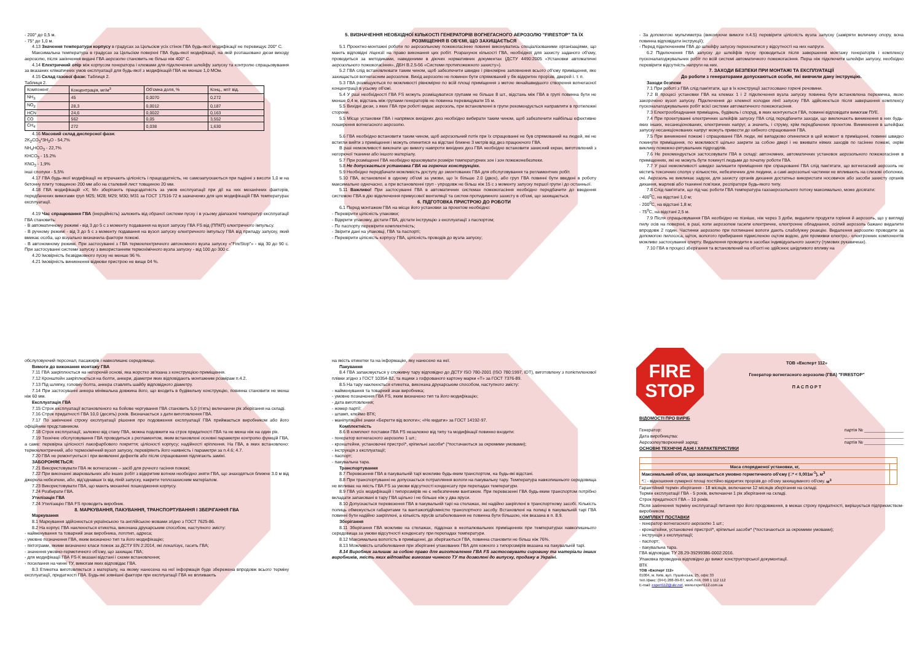- 200° до 0,5 м.
- 75° до 1,0 м.
4.13 Значення температури корпусу в градусах за Цельсієм усіх стінок ГВА будь-якої модифікації не перевищує 200° С.
Максимальна температура в градусах за Цельсієм поверхні ГВА будь-якої модифікації, на якій розташовано дюзи виходу аерозолю, після закінчення видачі ГВА аерозолю становить не більш ніж 400° С.
4.14 Електричний опір між корпусом генератора і клемами для підключення шлейфу запуску та контролю спрацьовування за вказаних кліматичних умов експлуатації для будь-якої з модифікацій ГВА не менше 1,0 МОм.
4.15 Склад газової фази: Таблиця 2.
Таблиця 2.
| Компонент | Концентрація, мг/м<sup>3</sup> | Об'ємна доля, % | Конц., мг/г від. |
| NH<sub>3</sub> | 45 | 0,0070 | 0,272 |
| NO<sub>2</sub> | 28,3 | 0,0012 | 0,187 |
| HCN | 24,6 | 0,0022 | 0,163 |
| CO | 562 | 0,05 | 3,552 |
| CH<sub>4</sub> | 272 | 0,038 | 1,630 |
4.16 Масовий склад дисперсної фази:
2K<sub>2</sub>CO<sub>3</sub>*3H<sub>2</sub>O - 54,7%
NH<sub>4</sub>HCO<sub>3</sub> - 22,7%
KHCO<sub>3</sub> - 15.2%
KNO<sub>3</sub> - 1,9%
інші сполуки - 5,5%
4.17 ГВА будь-якої модифікації не втрачають цілісність і працездатність, не самозапускаються при падінні з висоти 1,0 м на бетонну плиту товщиною 200 мм або на сталевий лист товщиною 20 мм.
4.18 ГВА модифікацій «Х; М» зберігають працездатність за умов експлуатації при дії на них механічних факторів, передбачених вимогами груп М25; М28; М29; М30; М31 за ГОСТ 17516-72 в зазначених для цих модифікацій ГВА температурах експлуатації.
4.19 Час спрацювання ГВА (інерційність) залежить від обраної системи пуску і в усьому діапазоні температур експлуатації ГВА становить:
- В автоматичному режимі - від 3 до 5 с з моменту подавання на вузол запуску ГВА FS від (ППКП) електричного імпульсу.
- В ручному режимі - від 3 до 5 с з моменту подавання на вузол запуску електричного імпульсу ГВА від приладу запуску, який вмикає особа, що візуально визначила фактори пожежі.
- В автономному режимі. При застосуванні з ГВА термоелектричного автономного вузла запуску «"FireStop"» - від 30 до 90 с. При застосуванні системи запуску з використанням термохімічного вузла запуску - від 100 до 300 с.
4.20 Імовірність безвідмовного пуску не менше 96 %.
4.21 Імовірність виникнення відмови пристрою не вище 04 %.
5. ВИЗНАЧЕННЯ НЕОБХІДНОЇ КІЛЬКОСТІ ГЕНЕРАТОРІВ ВОГНЕГАСНОГО АЕРОЗОЛЮ "FIRESTOP" ТА ЇХ РОЗМІЩЕННЯ В ОБ'ЄМІ, ЩО ЗАХИЩАЄТЬСЯ
5.1 Проектно-монтажні роботи по аерозольному пожежогасінню повинні виконуватись спеціалізованими організаціями, що мають відповідні ліцензії на право виконання цих робіт. Розрахунок кількості ГВА, необхідної для захисту заданого об'єму, проводиться за методиками, наведеними в діючих нормативних документах (ДСТУ 4490:2005 «Установки автоматичні аерозольного пожежогасіння», ДБН В.2.5-56 «Системи протипожежного захисту»).
5.2 ГВА слід встановлювати таким чином, щоб забезпечити швидке і рівномірне заповнення всього об'єму приміщення, яке захищається вогнегасним аерозолем. Вихід аерозолю не повинен бути спрямований у бік відкритих прорізів, дверей і. т. п.
5.3 ГВА розміщуються по можливості рівномірно по всій площі приміщення з метою якнайшвидшого створення вогнегасної концентрації в усьому об'ємі.
5.4 У разі необхідності ГВА FS можуть розміщуватися групами не більше 8 шт., відстань між ГВА в групі повинна бути не менше 0,4 м, відстань між групами генераторів не повинна перевищувати 15 м.
5.5 Вихідні дюзи, з яких ГВА при роботі видає аерозоль, при встановленні в групи рекомендується направляти в протилежні сторони.
5.5 Місце установки ГВА і напрямок вихідних дюз необхідно вибирати таким чином, щоб забезпечити найбільш ефективне поширення вогнегасного аерозолю.
5.6 ГВА необхідно встановити таким чином, щоб аерозольний потік при їх спрацюванні не був спрямований на людей, які не встигли вийти з приміщення і можуть опинитися на відстані ближче 3 метрів від дюз працюючого ГВА.
В разі неможливості виконати цю вимогу навпроти вихідних дюз ГВА необхідно встановити захисний екран, виготовлений з негорючої тканини або іншого матеріалу.
5.7 При розміщенні ГВА необхідно враховувати розміри температурних зон і зон пожежонебезпеки.
5.8 Не допускається установка ГВА на горючих конструкціях.
5.9 Необхідно передбачати можливість доступу до змонтованих ГВА для обслуговування та регламентних робіт.
5.10 ГВА, встановлені в одному об'ємі за умови, що їх більше 2.0 (двох), або груп ГВА повинні бути введені в роботу максимально одночасно, а при встановленні груп - упродовж не більш ніж 15 с з моменту запуску першої групи і до останньої.
5.11 Важливо! При застосуванні ГВА в автоматичних системах пожежогасіння необхідно передбачити до введення системою ГВА в дію відключення примусової вентиляції та систем протидимного захисту в об'ємі, що захищається.
6. ПІДГОТОВКА ПРИСТРОЮ ДО РОБОТИ
6.1 Перед монтажем ГВА на місце його установки за проектом необхідно:
- Перевірити цілісність упаковки;
- Відкрити упаковку, дістати ГВА, дістати інструкцію з експлуатації з паспортом;
- По паспорту перевірити комплектність;
- Звірити дані на упаковці, ГВА та паспорті;
- Перевірити цілісність корпусу ГВА, цілісність проводів до вузла запуску;
- За допомогою мультиметра (виконуючи вимоги п.4.5) перевірити цілісність вузла запуску (заміряти величину опору, вона повинна відповідати інструкції);
- Перед підключенням ГВА до шлейфу запуску переконатися у відсутності на них напруги.
6.2 Підключення ГВА запуску до шлейфів пуску проводиться після завершення монтажу генераторів і комплексу пусконалагоджувальних робіт по всій системі автоматичного пожежогасіння. Перш ніж підключити шлейфи запуску, необхідно перевірити відсутність напруги на них.
7. ЗАХОДИ БЕЗПЕКИ ПРИ МОНТАЖІ ТА ЕКСПЛУАТАЦІЇ
До роботи з генераторами допускаються особи, які вивчили дану інструкцію.
Заходи безпеки
7.1 При роботі з ГВА слід пам'ятати, що в їх конструкції застосовано горючі речовини.
7.2 В процесі установки ГВА на клемах 1 і 2 підключення вузла запуску повинна бути встановлена перемичка, якою закорочено вузол запуску. Підключення до клемної колодки лінії запуску ГВА здійснюється після завершення комплексу пусконалагоджувальних робіт всієї системи автоматичного пожежогасіння.
7.3 Електрообладнання приміщень, будівель і споруд, в яких монтуються ГВА, повинні відповідати вимогам ПУЕ.
7.4 При проектуванні електричних шлейфів запуску ГВА слід передбачити заходи, що виключають виникнення в них будь-яких інших, несанкціонованих, електричних напруг, а значить, і струму, крім передбачених проектом. Виникнення в шлейфах запуску несанкціонованих напруг можуть привести до хибного спрацювання ГВА.
7.5 При виникненні пожежі і спрацюванні ГВА люди, які випадково опинилися в цей момент в приміщенні, повинні швидко покинути приміщення, по можливості щільно закрити за собою двері і не вживати ніяких заходів по гасінню пожежі, окрім виклику пожежно-рятувальних підрозділів.
7.6 Не рекомендується застосовувати ГВА в складі: автономних, автоматичних установок аерозольного пожежогасіння в приміщеннях, які не можуть бути покинуті людьми до початку роботи ГВА.
7.7 У разі неможливості швидко залишити приміщення при спрацюванні ГВА слід пам'ятати, що вогнегасний аерозоль не містить токсичних сполук у кількостях, небезпечних для людини, а самі аерозольні частинки не впливають на слизові оболонки, очі. Аерозоль не викликає задухи, для захисту органів дихання достатньо використати носовичок або засоби захисту органів дихання, марлеві або тканинні пов'язки, респіратори будь-якого типу.
7.8 Слід пам'ятати, що під час роботи ГВА температура газоаерозольного потоку максимально, може досягати:
- 400<sup>0</sup>С, на відстані 1,0 м;
- 200<sup>0</sup>С, на відстані 1,8 м;
- 75<sup>0</sup>С, на відстані 2,5 м.
7.9 Після спрацьовування ГВА необхідно не пізніше, ніж через 3 доби, видалити продукти горіння й аерозоль, що у вигляді пилу осів на поверхні, в разі, коли аерозолем гасили електричне, електронне обладнання, осілий аерозоль бажано видалити впродовж 2 годин. Частинки аерозолю при поглинанні вологи дають слабolужну реакцію. Видалення аерозолю проводити за допомогою пилососа, щіток, вологого прибирання підкисленою оцтом водою, для промивки електро,- електронних компонентів можливо застосування спирту. Видалення проводити в засобах індивідуального захисту (гумових рукавичках).
7.10 ГВА в процесі зберігання та встановлений на об'єкті не здійснює шкідливого впливу на
обслуговуючий персонал, пасажирів і навколишнє середовище.
Вимоги до виконання монтажу ГВА
7.11 ГВА закріплюється на негорючій основі, яка жорстко зв'язана з конструкцією приміщення.
7.12 Кронштейн закріплюється на болти, анкери, діаметри яких відповідають монтажним розмірам п.4.2.
7.13 Під шляпку, головку болта, анкера ставлять шайбу відповідного діаметру.
7.14 При застосуванні анкера мінімальна довжина його, що входить в будівельну конструкцію, повинна становити не менш ніж 60 мм.
Експлуатація ГВА
7.15 Строк експлуатації встановленого на бойове чергування ГВА становить 5,0 (п'ять) включаючи рік зберігання на складі.
7.16 Строк придатності ГВА 10,0 (десять) років. Визначається з дати виготовлення ГВА.
7.17 По закінченні строку експлуатації рішення про подовження експлуатації ГВА приймається виробником або його офіційним представником.
7.18 Строк експлуатації, залежно від стану ГВА, можна подовжити на строк придатності ГВА та не менш ніж на один рік.
7.19 Технічне обслуговування ГВА проводиться з регламентом, яким встановлені основні параметри контролю функцій ГВА, а саме: перевірка цілісності лакофарбового покриття; цілісності корпусу; надійності кріплення. На ГВА, в яких встановлено: термоелектричний, або термохімічний вузол запуску, перевіряють його наявність і параметри за п.4.6; 4.7.
7.20 ГВА не ремонтуються і при виявленні дефектів або після спрацювання підлягають заміні.
ЗАБОРОНЯЄТЬСЯ:
7.21 Використовувати ГВА як вогнегасник – засіб для ручного гасіння пожежі;
7.22 При виконанні зварювальних або інших робіт з відкритим вогнем необхідно зняти ГВА, що знаходяться ближче 3.0 м від джерела небезпеки, або, від'єднавши їх від ліній запуску, накрити теплозахисним матеріалом.
7.23 Використовувати ГВА, що мають механічні пошкодження корпусу.
7.24 Розбирати ГВА.
Утилізація ГВА
7.24 Утилізацію ГВА FS проводить виробник.
8. МАРКУВАННЯ, ПАКУВАННЯ, ТРАНСПОРТУВАННЯ І ЗБЕРІГАННЯ ГВА
Маркування
8.1 Маркування здійснюється українською та англійською мовами згідно з ГОСТ 7625-86.
8.2 На корпус ГВА наклеюється етикетка, виконана друкарським способом, наступного змісту:
- найменування та товарний знак виробника, логотип, адреса;
- умовне позначення ГВА, яким визначено тип та його модифікацію;
- піктограми, якими визначено класи пожеж за ДСТУ EN 2:2014, які локалізує, гасить ГВА;
- значення умовно-герметичного об'єму, що захищає ГВА;
- для модифікації ГВА FS-К вказані відстані і схеми встановлення;
- посилання на чинні ТУ, вимогам яких відповідає ГВА.
8.3 Етикетка виготовляється з матеріалу, на якому нанесена на неї інформація буде збережена впродовж всього терміну експлуатації, придатності ГВА. Будь-які зовнішні фактори при експлуатації ГВА не впливають
на якість етикетки та на інформацію, яку нанесено на неї.
Пакування
8.4 ГВА запаковується у споживчу тару відповідно до ДСТУ ISO 780-2001 (ISO 780:1997, IDT), виготовлену з поліетиленової плівки згідно з ГОСТ 10354-82, та ящики з гофрованого картону марки «Т» за ГОСТ 7376-89.
8.5 На тару наклеюється етикетка, виконана друкарським способом, наступного змісту:
- найменування та товарний знак виробника;
- умовне позначення ГВА FS, яким визначено тип та його модифікацію;
- дата виготовлення;
- номер партії;
- штамп, клеймо ВТК;
- маніпуляційні знаки «Берегти від вологи»; «Не кидати» за ГОСТ 14192-97.
Комплектність
8.6 В комплект поставки ГВА FS незалежно від типу та модифікації повинно входити:
- генератор вогнегасного аерозолю 1 шт.;
- кронштейни, установочні пристрої*, кріпильні засоби* (*постачаються за окремими умовами);
- інструкція з експлуатації;
- паспорт;
- пакувальна тара.
Транспортування
8.7 Перевезення ГВА в пакувальній тарі можливе будь-яким транспортом, на будь-які відстані.
8.8 При транспортуванні не допускається потрапляння вологи на пакувальну тару. Температура навколишнього середовища не впливає на якість ГВА FS за умови відсутності конденсату при перепадах температури.
8.9 ГВА усіх модифікацій і типорозмірів не є небезпечним вантажем. При перевезенні ГВА будь-яким транспортом потрібно вкладати запаковані в тару ГВА щільно і не більше ніж у два яруси.
8.10 Допускається перевезення ГВА в пакувальній тарі на стелажах, які надійно закріплені в транспортному засобі. Кількість полиць обмежується габаритами та вантажопідйомністю транспортного засобу. Встановлені на полиці в пакувальній тарі ГВА повинні бути надійно закріплені, а кількість ярусів штабелювання не повинна бути більшою, ніж вказана в п. 8.9.
Зберігання
8.11 Зберігання ГВА можливе на стелажах, піддонах в неопалювальних приміщеннях при температурах навколишнього середовища за умови відсутності конденсату при перепадах температури.
8.12 Максимальна вологість в приміщенні, де зберігаються ГВА, повинна становити не більш ніж 76%.
8.13 Можливість штабелювання при зберіганні упакованих ГВА для кожного з типорозмірів вказана на пакувальній тарі.
8.14 Виробник залишає за собою право для виготовлення ГВА FS застосовувати сировину та матеріали інших виробників, якість яких відповідає вимогам чинного ТУ та дозволені до випуску, продажу в Україні.
FIRE
STOP
ТОВ «Експерт 112»
Генератор вогнегасного аерозолю (ГВА) "FIRESTOP"
П А С П О Р Т
ВІДОМОСТІ ПРО ВИРІБ
Генератор: партія № ________________
Дата виробництва: ________________________
Аерозолеутворюючий заряд: партія № ________________
ОСНОВНІ ТЕХНІЧНІ ДАНІ І ХАРАКТЕРИСТИКИ
| Маса спорядженої установки, кг, | |
| Максимальний об'єм, що захищається умовно герметичного об'єму (□* < 0,001м<sup>-1</sup>), м<sup>3</sup> *□ - відношення сумарної площі постійно відкритих прорізів до об'єму захищуваного об'єму. м<sup>3</sup> | |
Гарантійний термін зберігання - 18 місяців, включаючи 12 місяців зберігання на складі.
Термін експлуатації ГВА - 5 років, включаючи 1 рік зберігання на складі.
Строк придатності ГВА – 10 років.
Після закінчення терміну експлуатації питання про його продовження, в межах строку придатності, вирішується підприємством-виробником.
КОМПЛЕКТ ПОСТАВКИ
- генератор вогнегасного аерозолю 1 шт.;
- кронштейни, установочні пристрої*, кріпильні засоби* (*постачаються за окремими умовами);
- інструкція з експлуатації;
- паспорт;
- пакувальна тара.
ГВА відповідає ТУ 28.29-39299386-0002:2016.
Упаковка проведена відповідно до вимог конструкторської документації.
ВТК
ТОВ «Експерт 112»
01004, м. Київ, вул. Пушкінська, 25, офіс 33
тел./факс: (044) 288-09-87, моб./тел. 098 1 112 112
E-mail: expert112@ukr.net, www.expert112.com.ua